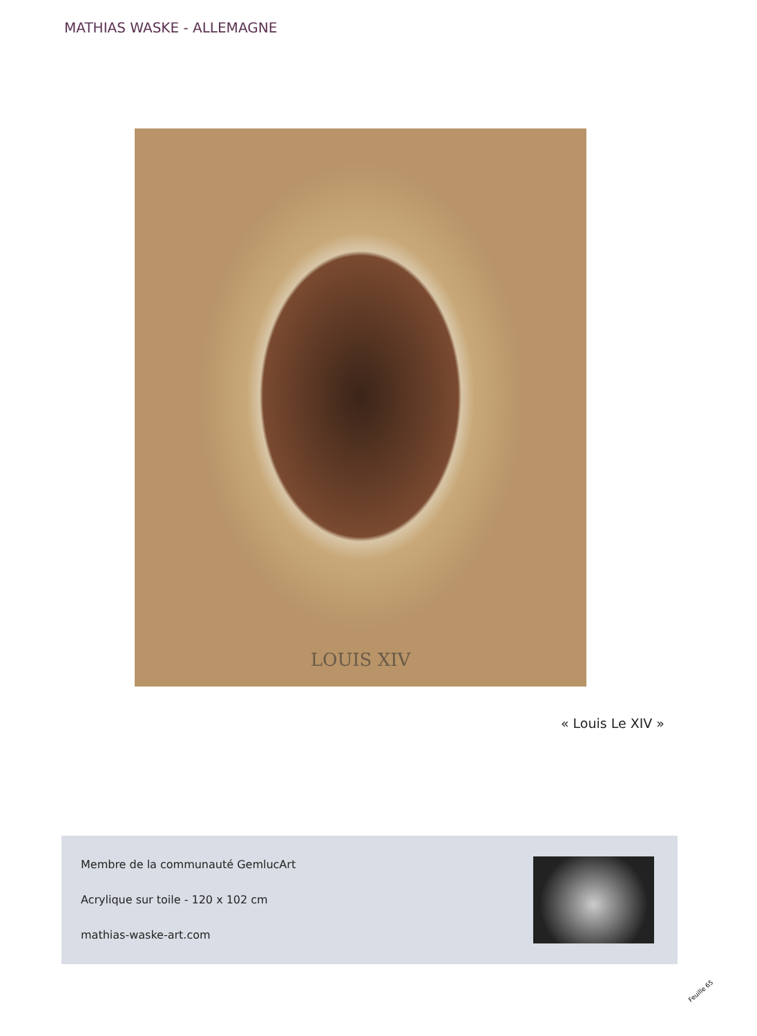MATHIAS WASKE - ALLEMAGNE
LOUIS XIV
« Louis Le XIV »
Membre de la communauté GemlucArt
Acrylique sur toile - 120 x 102 cm
mathias-waske-art.com
Feuille 65